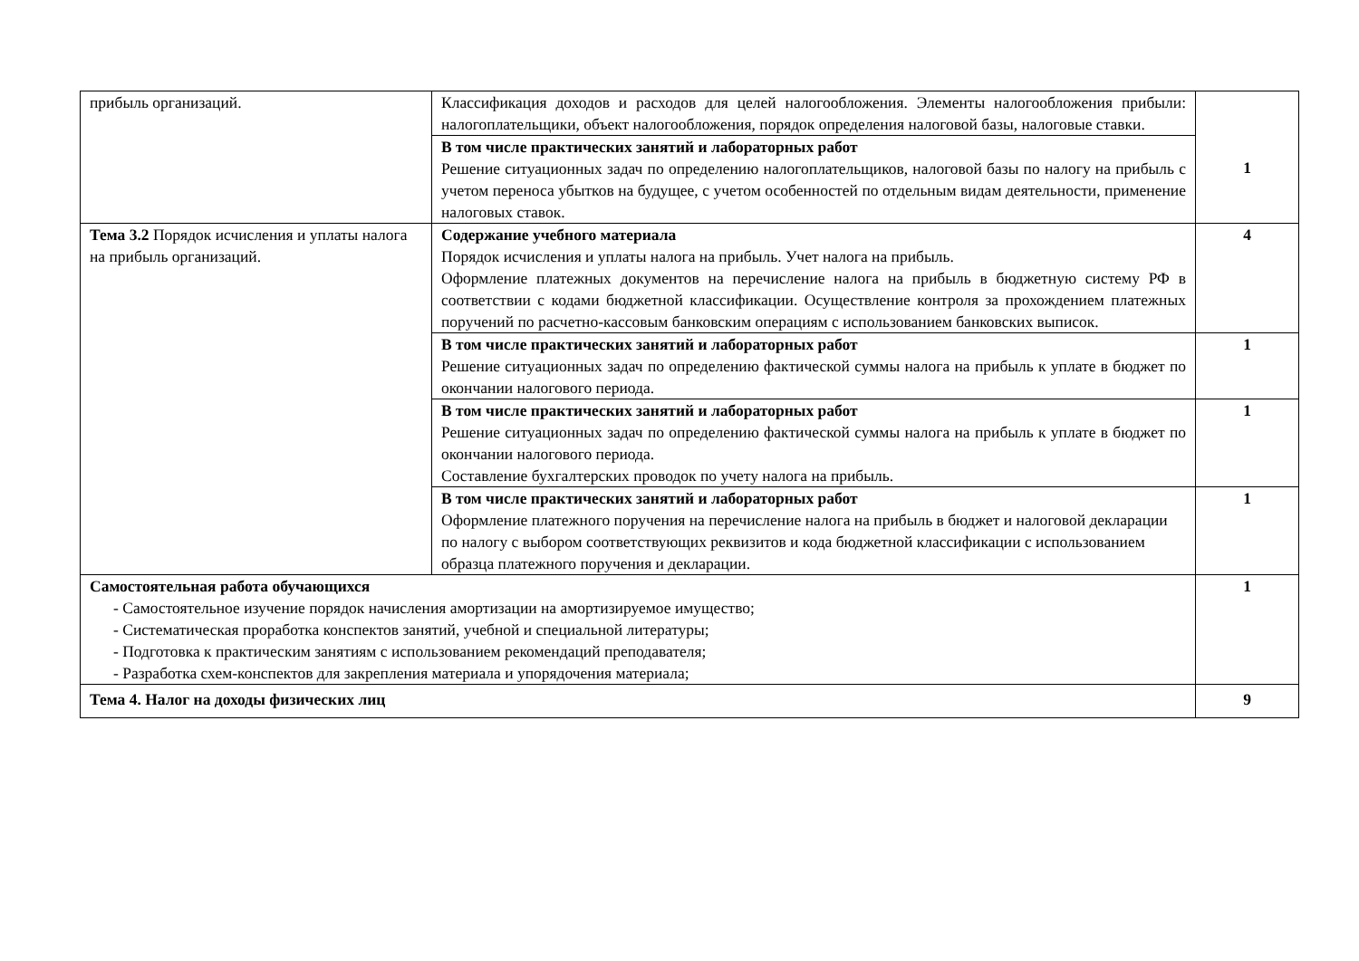| прибыль организаций. | Классификация доходов и расходов для целей налогообложения. Элементы налогообложения прибыли: налогоплательщики, объект налогообложения, порядок определения налоговой базы, налоговые ставки. | 1 |
| | В том числе практических занятий и лабораторных работ Решение ситуационных задач по определению налогоплательщиков, налоговой базы по налогу на прибыль с учетом переноса убытков на будущее, с учетом особенностей по отдельным видам деятельности, применение налоговых ставок. | |
| Тема 3.2 Порядок исчисления и уплаты налога на прибыль организаций. | Содержание учебного материала Порядок исчисления и уплаты налога на прибыль. Учет налога на прибыль. Оформление платежных документов на перечисление налога на прибыль в бюджетную систему РФ в соответствии с кодами бюджетной классификации. Осуществление контроля за прохождением платежных поручений по расчетно-кассовым банковским операциям с использованием банковских выписок. | 4 |
| | В том числе практических занятий и лабораторных работ Решение ситуационных задач по определению фактической суммы налога на прибыль к уплате в бюджет по окончании налогового периода. | 1 |
| | В том числе практических занятий и лабораторных работ Решение ситуационных задач по определению фактической суммы налога на прибыль к уплате в бюджет по окончании налогового периода. Составление бухгалтерских проводок по учету налога на прибыль. | 1 |
| | В том числе практических занятий и лабораторных работ Оформление платежного поручения на перечисление налога на прибыль в бюджет и налоговой декларации по налогу с выбором соответствующих реквизитов и кода бюджетной классификации с использованием образца платежного поручения и декларации. | 1 |
| Самостоятельная работа обучающихся - Самостоятельное изучение порядок начисления амортизации на амортизируемое имущество; - Систематическая проработка конспектов занятий, учебной и специальной литературы; - Подготовка к практическим занятиям с использованием рекомендаций преподавателя; - Разработка схем-конспектов для закрепления материала и упорядочения материала; | | 1 |
| Тема 4. Налог на доходы физических лиц | | 9 |